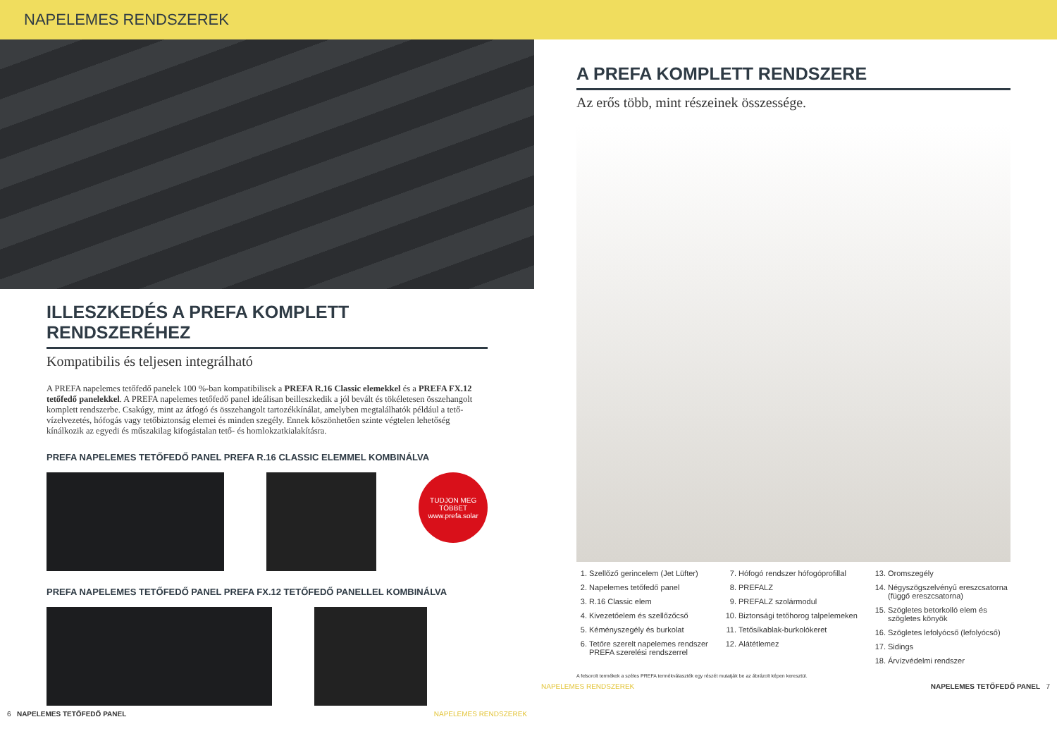NAPELEMES RENDSZEREK
ILLESZKEDÉS A PREFA KOMPLETT RENDSZERÉHEZ
Kompatibilis és teljesen integrálható
A PREFA napelemes tetőfedő panelek 100 %-ban kompatibilisek a PREFA R.16 Classic elemekkel és a PREFA FX.12 tetőfedő panelekkel. A PREFA napelemes tetőfedő panel ideálisan beilleszkedik a jól bevált és tökéletesen összehangolt komplett rendszerbe. Csakúgy, mint az átfogó és összehangolt tartozékkínálat, amelyben megtalálhatók például a tető-vízelvezetés, hófogás vagy tetőbiztonság elemei és minden szegély. Ennek köszönhetően szinte végtelen lehetőség kínálkozik az egyedi és műszakilag kifogástalan tető- és homlokzatkialakításra.
PREFA NAPELEMES TETŐFEDŐ PANEL PREFA R.16 CLASSIC ELEMMEL KOMBINÁLVA
TUDJON MEG
TÖBBET
www.prefa.solar
PREFA NAPELEMES TETŐFEDŐ PANEL PREFA FX.12 TETŐFEDŐ PANELLEL KOMBINÁLVA
6 NAPELEMES TETŐFEDŐ PANEL NAPELEMES RENDSZEREK
A PREFA KOMPLETT RENDSZERE
Az erős több, mint részeinek összessége.
1. Szellőző gerincelem (Jet Lüfter)
2. Napelemes tetőfedő panel
3. R.16 Classic elem
4. Kivezetőelem és szellőzőcső
5. Kéményszegély és burkolat
6. Tetőre szerelt napelemes rendszer PREFA szerelési rendszerrel
7. Hófogó rendszer hófogóprofillal
8. PREFALZ
9. PREFALZ szolármodul
10. Biztonsági tetőhorog talpelemeken
11. Tetősíkablak-burkolókeret
12. Alátétlemez
13. Oromszegély
14. Négyszögszelvényű ereszcsatorna (függő ereszcsatorna)
15. Szögletes betorkolló elem és szögletes könyök
16. Szögletes lefolyócső (lefolyócső)
17. Sidings
18. Árvízvédelmi rendszer
A felsorolt termékek a széles PREFA termékválaszték egy részét mutatják be az ábrázolt képen keresztül.
NAPELEMES RENDSZEREK NAPELEMES TETŐFEDŐ PANEL 7